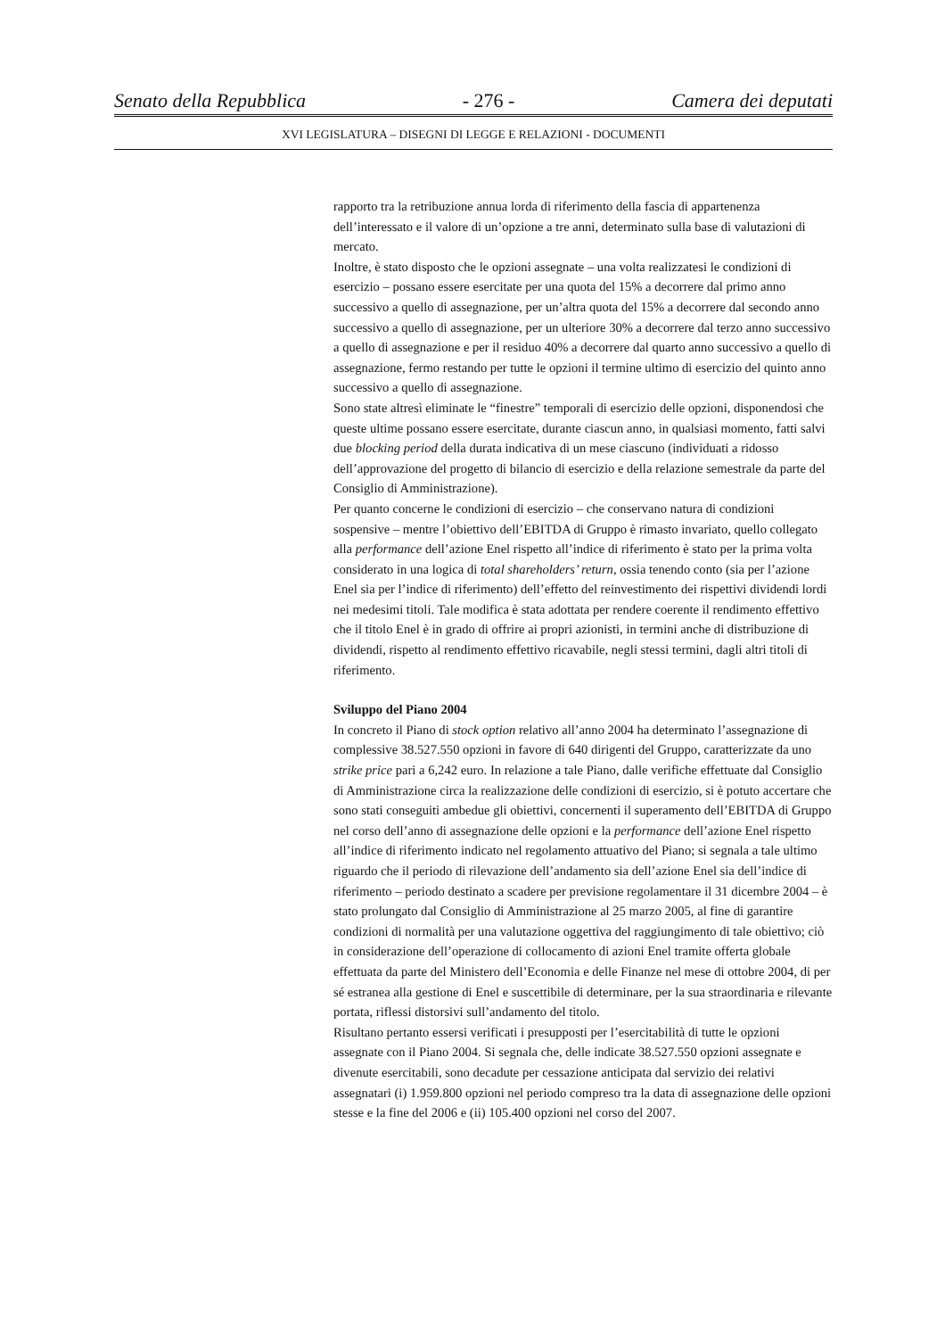Senato della Repubblica - 276 - Camera dei deputati
XVI LEGISLATURA – DISEGNI DI LEGGE E RELAZIONI - DOCUMENTI
rapporto tra la retribuzione annua lorda di riferimento della fascia di appartenenza dell’interessato e il valore di un’opzione a tre anni, determinato sulla base di valutazioni di mercato.
Inoltre, è stato disposto che le opzioni assegnate – una volta realizzatesi le condizioni di esercizio – possano essere esercitate per una quota del 15% a decorrere dal primo anno successivo a quello di assegnazione, per un’altra quota del 15% a decorrere dal secondo anno successivo a quello di assegnazione, per un ulteriore 30% a decorrere dal terzo anno successivo a quello di assegnazione e per il residuo 40% a decorrere dal quarto anno successivo a quello di assegnazione, fermo restando per tutte le opzioni il termine ultimo di esercizio del quinto anno successivo a quello di assegnazione.
Sono state altresì eliminate le “finestre” temporali di esercizio delle opzioni, disponendosi che queste ultime possano essere esercitate, durante ciascun anno, in qualsiasi momento, fatti salvi due blocking period della durata indicativa di un mese ciascuno (individuati a ridosso dell’approvazione del progetto di bilancio di esercizio e della relazione semestrale da parte del Consiglio di Amministrazione).
Per quanto concerne le condizioni di esercizio – che conservano natura di condizioni sospensive – mentre l’obiettivo dell’EBITDA di Gruppo è rimasto invariato, quello collegato alla performance dell’azione Enel rispetto all’indice di riferimento è stato per la prima volta considerato in una logica di total shareholders’ return, ossia tenendo conto (sia per l’azione Enel sia per l’indice di riferimento) dell’effetto del reinvestimento dei rispettivi dividendi lordi nei medesimi titoli. Tale modifica è stata adottata per rendere coerente il rendimento effettivo che il titolo Enel è in grado di offrire ai propri azionisti, in termini anche di distribuzione di dividendi, rispetto al rendimento effettivo ricavabile, negli stessi termini, dagli altri titoli di riferimento.
Sviluppo del Piano 2004
In concreto il Piano di stock option relativo all’anno 2004 ha determinato l’assegnazione di complessive 38.527.550 opzioni in favore di 640 dirigenti del Gruppo, caratterizzate da uno strike price pari a 6,242 euro. In relazione a tale Piano, dalle verifiche effettuate dal Consiglio di Amministrazione circa la realizzazione delle condizioni di esercizio, si è potuto accertare che sono stati conseguiti ambedue gli obiettivi, concernenti il superamento dell’EBITDA di Gruppo nel corso dell’anno di assegnazione delle opzioni e la performance dell’azione Enel rispetto all’indice di riferimento indicato nel regolamento attuativo del Piano; si segnala a tale ultimo riguardo che il periodo di rilevazione dell’andamento sia dell’azione Enel sia dell’indice di riferimento – periodo destinato a scadere per previsione regolamentare il 31 dicembre 2004 – è stato prolungato dal Consiglio di Amministrazione al 25 marzo 2005, al fine di garantire condizioni di normalità per una valutazione oggettiva del raggiungimento di tale obiettivo; ciò in considerazione dell’operazione di collocamento di azioni Enel tramite offerta globale effettuata da parte del Ministero dell’Economia e delle Finanze nel mese di ottobre 2004, di per sé estranea alla gestione di Enel e suscettibile di determinare, per la sua straordinaria e rilevante portata, riflessi distorsivi sull’andamento del titolo.
Risultano pertanto essersi verificati i presupposti per l’esercitabilità di tutte le opzioni assegnate con il Piano 2004. Si segnala che, delle indicate 38.527.550 opzioni assegnate e divenute esercitabili, sono decadute per cessazione anticipata dal servizio dei relativi assegnatari (i) 1.959.800 opzioni nel periodo compreso tra la data di assegnazione delle opzioni stesse e la fine del 2006 e (ii) 105.400 opzioni nel corso del 2007.